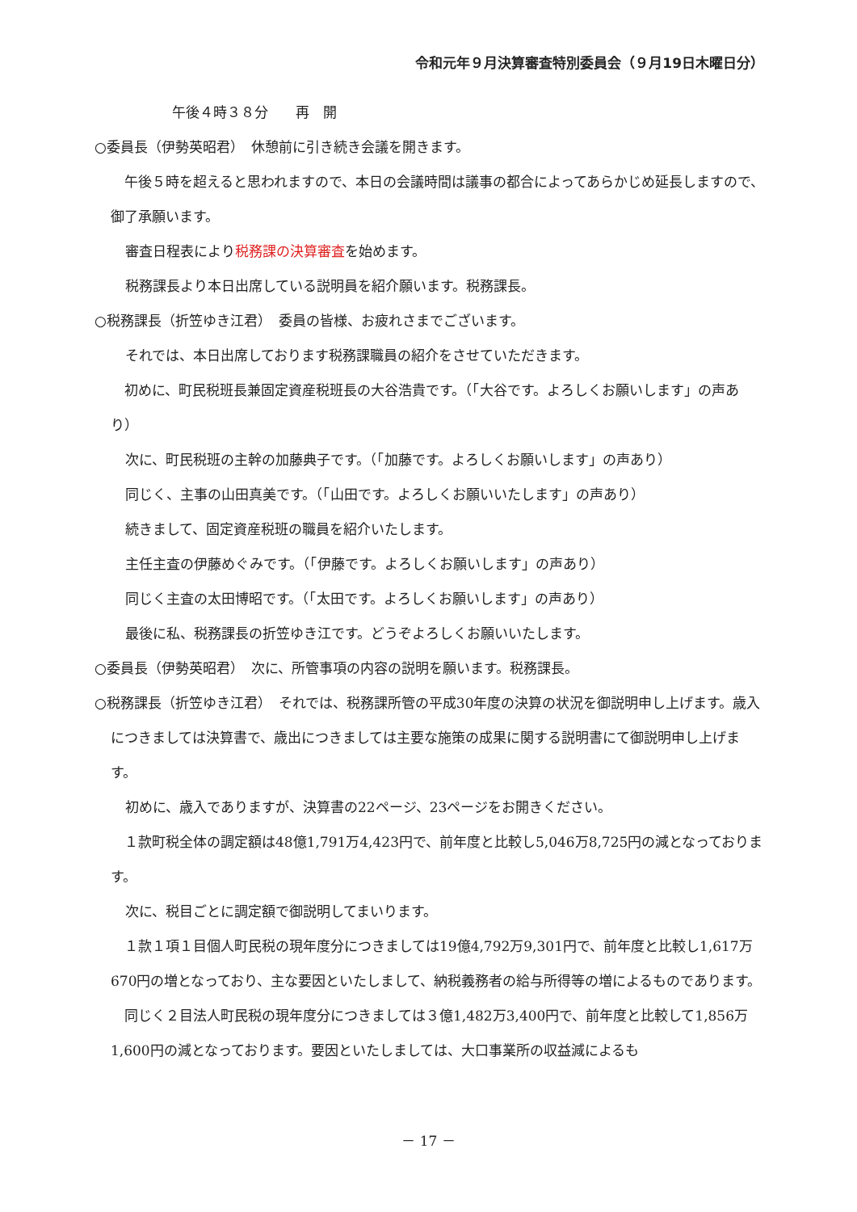令和元年９月決算審査特別委員会（９月19日木曜日分）
午後４時３８分　　再　開
○委員長（伊勢英昭君）　休憩前に引き続き会議を開きます。
　午後５時を超えると思われますので、本日の会議時間は議事の都合によってあらかじめ延長しますので、御了承願います。
審査日程表により税務課の決算審査を始めます。
税務課長より本日出席している説明員を紹介願います。税務課長。
○税務課長（折笠ゆき江君）　委員の皆様、お疲れさまでございます。
それでは、本日出席しております税務課職員の紹介をさせていただきます。
　初めに、町民税班長兼固定資産税班長の大谷浩貴です。（「大谷です。よろしくお願いします」の声あり）
次に、町民税班の主幹の加藤典子です。（「加藤です。よろしくお願いします」の声あり）
同じく、主事の山田真美です。（「山田です。よろしくお願いいたします」の声あり）
続きまして、固定資産税班の職員を紹介いたします。
主任主査の伊藤めぐみです。（「伊藤です。よろしくお願いします」の声あり）
同じく主査の太田博昭です。（「太田です。よろしくお願いします」の声あり）
最後に私、税務課長の折笠ゆき江です。どうぞよろしくお願いいたします。
○委員長（伊勢英昭君）　次に、所管事項の内容の説明を願います。税務課長。
○税務課長（折笠ゆき江君）　それでは、税務課所管の平成30年度の決算の状況を御説明申し上げます。歳入につきましては決算書で、歳出につきましては主要な施策の成果に関する説明書にて御説明申し上げます。
初めに、歳入でありますが、決算書の22ページ、23ページをお開きください。
　１款町税全体の調定額は48億1,791万4,423円で、前年度と比較し5,046万8,725円の減となっております。
次に、税目ごとに調定額で御説明してまいります。
　１款１項１目個人町民税の現年度分につきましては19億4,792万9,301円で、前年度と比較し1,617万670円の増となっており、主な要因といたしまして、納税義務者の給与所得等の増によるものであります。
　同じく２目法人町民税の現年度分につきましては３億1,482万3,400円で、前年度と比較して1,856万1,600円の減となっております。要因といたしましては、大口事業所の収益減によるも
－ 17 －